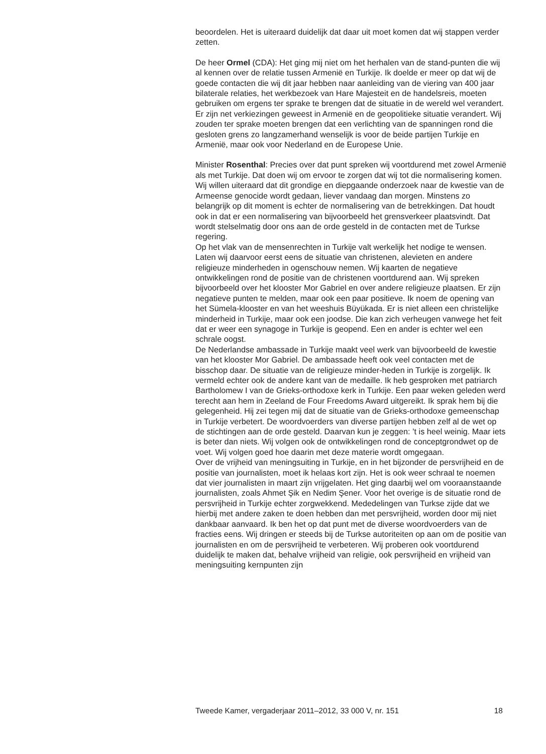beoordelen. Het is uiteraard duidelijk dat daar uit moet komen dat wij stappen verder zetten.
De heer Ormel (CDA): Het ging mij niet om het herhalen van de stand-punten die wij al kennen over de relatie tussen Armenië en Turkije. Ik doelde er meer op dat wij de goede contacten die wij dit jaar hebben naar aanleiding van de viering van 400 jaar bilaterale relaties, het werkbezoek van Hare Majesteit en de handelsreis, moeten gebruiken om ergens ter sprake te brengen dat de situatie in de wereld wel verandert. Er zijn net verkiezingen geweest in Armenië en de geopolitieke situatie verandert. Wij zouden ter sprake moeten brengen dat een verlichting van de spanningen rond die gesloten grens zo langzamerhand wenselijk is voor de beide partijen Turkije en Armenië, maar ook voor Nederland en de Europese Unie.
Minister Rosenthal: Precies over dat punt spreken wij voortdurend met zowel Armenië als met Turkije. Dat doen wij om ervoor te zorgen dat wij tot die normalisering komen. Wij willen uiteraard dat dit grondige en diepgaande onderzoek naar de kwestie van de Armeense genocide wordt gedaan, liever vandaag dan morgen. Minstens zo belangrijk op dit moment is echter de normalisering van de betrekkingen. Dat houdt ook in dat er een normalisering van bijvoorbeeld het grensverkeer plaatsvindt. Dat wordt stelselmatig door ons aan de orde gesteld in de contacten met de Turkse regering.
Op het vlak van de mensenrechten in Turkije valt werkelijk het nodige te wensen. Laten wij daarvoor eerst eens de situatie van christenen, alevieten en andere religieuze minderheden in ogenschouw nemen. Wij kaarten de negatieve ontwikkelingen rond de positie van de christenen voortdurend aan. Wij spreken bijvoorbeeld over het klooster Mor Gabriel en over andere religieuze plaatsen. Er zijn negatieve punten te melden, maar ook een paar positieve. Ik noem de opening van het Sümela-klooster en van het weeshuis Büyükada. Er is niet alleen een christelijke minderheid in Turkije, maar ook een joodse. Die kan zich verheugen vanwege het feit dat er weer een synagoge in Turkije is geopend. Een en ander is echter wel een schrale oogst.
De Nederlandse ambassade in Turkije maakt veel werk van bijvoorbeeld de kwestie van het klooster Mor Gabriel. De ambassade heeft ook veel contacten met de bisschop daar. De situatie van de religieuze minder-heden in Turkije is zorgelijk. Ik vermeld echter ook de andere kant van de medaille. Ik heb gesproken met patriarch Bartholomew I van de Grieks-orthodoxe kerk in Turkije. Een paar weken geleden werd terecht aan hem in Zeeland de Four Freedoms Award uitgereikt. Ik sprak hem bij die gelegenheid. Hij zei tegen mij dat de situatie van de Grieks-orthodoxe gemeenschap in Turkije verbetert. De woordvoerders van diverse partijen hebben zelf al de wet op de stichtingen aan de orde gesteld. Daarvan kun je zeggen: ’t is heel weinig. Maar iets is beter dan niets. Wij volgen ook de ontwikkelingen rond de conceptgrondwet op de voet. Wij volgen goed hoe daarin met deze materie wordt omgegaan.
Over de vrijheid van meningsuiting in Turkije, en in het bijzonder de persvrijheid en de positie van journalisten, moet ik helaas kort zijn. Het is ook weer schraal te noemen dat vier journalisten in maart zijn vrijgelaten. Het ging daarbij wel om vooraanstaande journalisten, zoals Ahmet Şik en Nedim Şener. Voor het overige is de situatie rond de persvrijheid in Turkije echter zorgwekkend. Mededelingen van Turkse zijde dat we hierbij met andere zaken te doen hebben dan met persvrijheid, worden door mij niet dankbaar aanvaard. Ik ben het op dat punt met de diverse woordvoerders van de fracties eens. Wij dringen er steeds bij de Turkse autoriteiten op aan om de positie van journalisten en om de persvrijheid te verbeteren. Wij proberen ook voortdurend duidelijk te maken dat, behalve vrijheid van religie, ook persvrijheid en vrijheid van meningsuiting kernpunten zijn
Tweede Kamer, vergaderjaar 2011–2012, 33 000 V, nr. 151 18